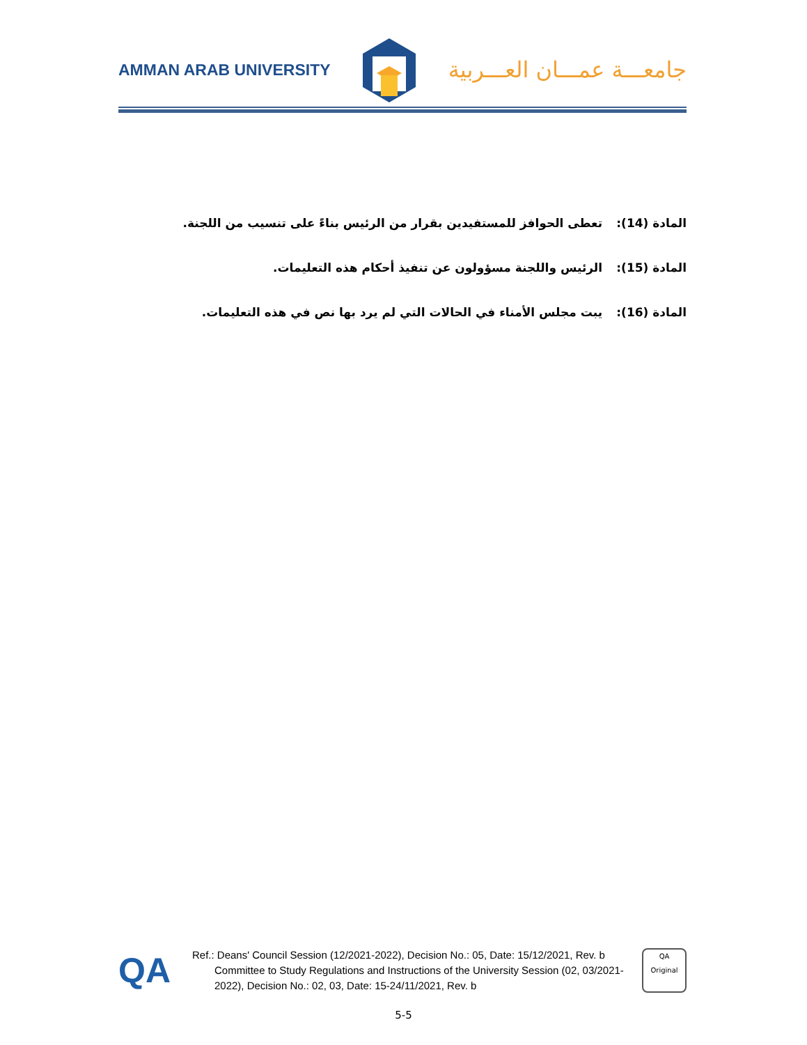AMMAN ARAB UNIVERSITY
جامعـــة عمـــان العـــربية
المادة (14): تعطى الحوافز للمستفيدين بقرار من الرئيس بناءً على تنسيب من اللجنة.
المادة (15): الرئيس واللجنة مسؤولون عن تنفيذ أحكام هذه التعليمات.
المادة (16): يبت مجلس الأمناء في الحالات التي لم يرد بها نص في هذه التعليمات.
QA
Ref.: Deans' Council Session (12/2021-2022), Decision No.: 05, Date: 15/12/2021, Rev. b
Committee to Study Regulations and Instructions of the University Session (02, 03/2021-2022), Decision No.: 02, 03, Date: 15-24/11/2021, Rev. b
QA
Original
5-5